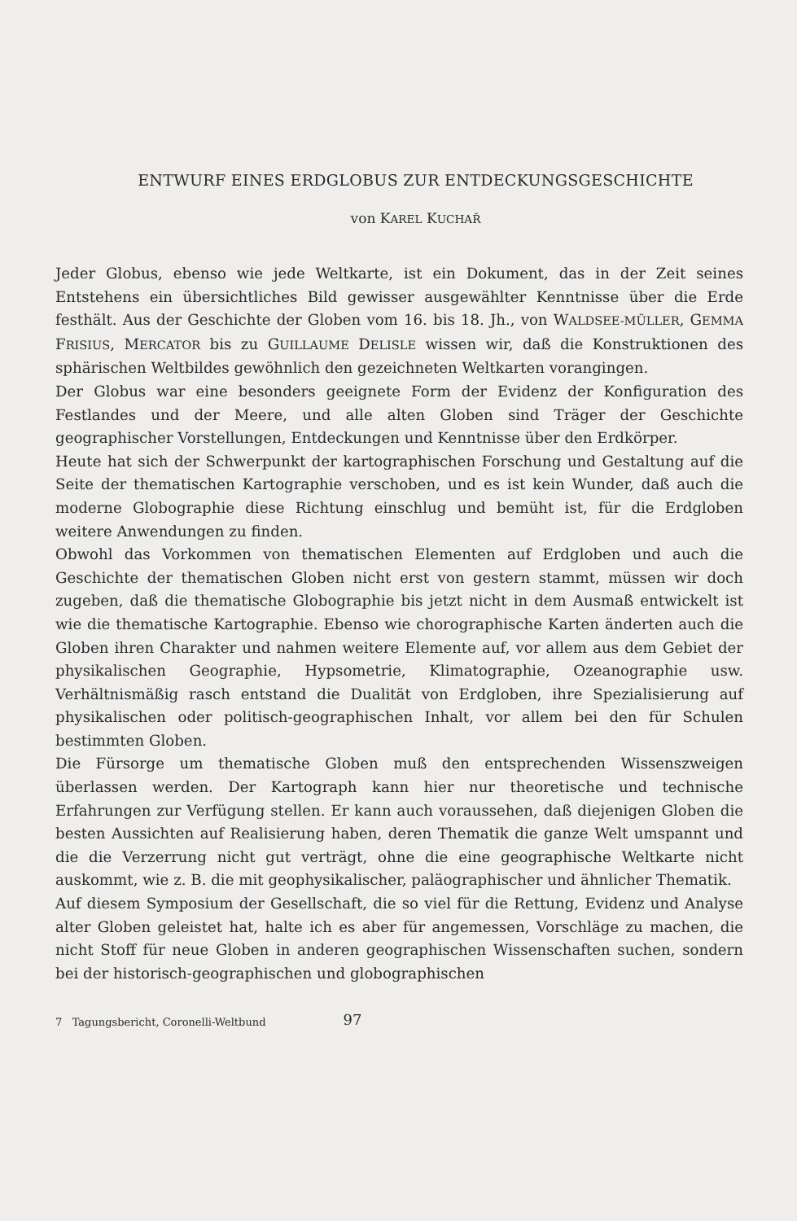ENTWURF EINES ERDGLOBUS ZUR ENTDECKUNGSGESCHICHTE
von KAREL KUCHAŘ
Jeder Globus, ebenso wie jede Weltkarte, ist ein Dokument, das in der Zeit seines Entstehens ein übersichtliches Bild gewisser ausgewählter Kenntnisse über die Erde festhält. Aus der Geschichte der Globen vom 16. bis 18. Jh., von WALDSEE-MÜLLER, GEMMA FRISIUS, MERCATOR bis zu GUILLAUME DELISLE wissen wir, daß die Konstruktionen des sphärischen Weltbildes gewöhnlich den gezeichneten Weltkarten vorangingen.
Der Globus war eine besonders geeignete Form der Evidenz der Konfiguration des Festlandes und der Meere, und alle alten Globen sind Träger der Geschichte geographischer Vorstellungen, Entdeckungen und Kenntnisse über den Erdkörper.
Heute hat sich der Schwerpunkt der kartographischen Forschung und Gestaltung auf die Seite der thematischen Kartographie verschoben, und es ist kein Wunder, daß auch die moderne Globographie diese Richtung einschlug und bemüht ist, für die Erdgloben weitere Anwendungen zu finden.
Obwohl das Vorkommen von thematischen Elementen auf Erdgloben und auch die Geschichte der thematischen Globen nicht erst von gestern stammt, müssen wir doch zugeben, daß die thematische Globographie bis jetzt nicht in dem Ausmaß entwickelt ist wie die thematische Kartographie. Ebenso wie chorographische Karten änderten auch die Globen ihren Charakter und nahmen weitere Elemente auf, vor allem aus dem Gebiet der physikalischen Geographie, Hypsometrie, Klimatographie, Ozeanographie usw. Verhältnismäßig rasch entstand die Dualität von Erdgloben, ihre Spezialisierung auf physikalischen oder politisch-geographischen Inhalt, vor allem bei den für Schulen bestimmten Globen.
Die Fürsorge um thematische Globen muß den entsprechenden Wissenszweigen überlassen werden. Der Kartograph kann hier nur theoretische und technische Erfahrungen zur Verfügung stellen. Er kann auch voraussehen, daß diejenigen Globen die besten Aussichten auf Realisierung haben, deren Thematik die ganze Welt umspannt und die die Verzerrung nicht gut verträgt, ohne die eine geographische Weltkarte nicht auskommt, wie z. B. die mit geophysikalischer, paläographischer und ähnlicher Thematik.
Auf diesem Symposium der Gesellschaft, die so viel für die Rettung, Evidenz und Analyse alter Globen geleistet hat, halte ich es aber für angemessen, Vorschläge zu machen, die nicht Stoff für neue Globen in anderen geographischen Wissenschaften suchen, sondern bei der historisch-geographischen und globographischen
7 Tagungsbericht, Coronelli-Weltbund 97